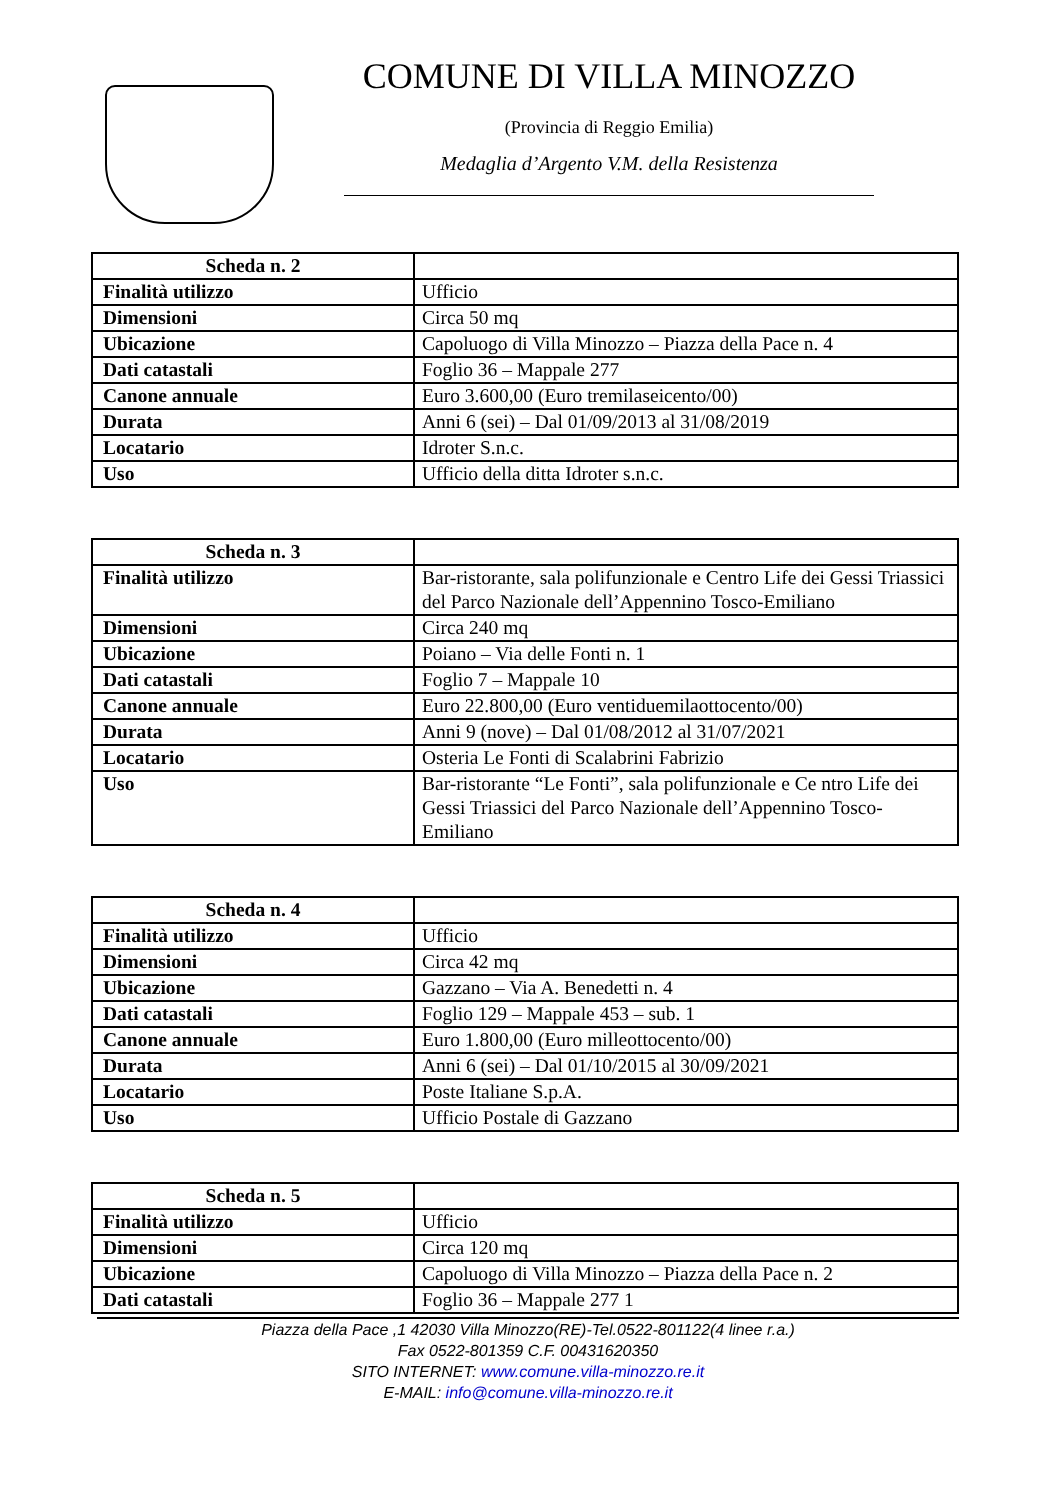COMUNE DI VILLA MINOZZO
(Provincia di Reggio Emilia)
Medaglia d’Argento V.M. della Resistenza
| Scheda n. 2 | |
| Finalità utilizzo | Ufficio |
| Dimensioni | Circa 50 mq |
| Ubicazione | Capoluogo di Villa Minozzo – Piazza della Pace n. 4 |
| Dati catastali | Foglio 36 – Mappale 277 |
| Canone annuale | Euro 3.600,00 (Euro tremilaseicento/00) |
| Durata | Anni 6 (sei) – Dal 01/09/2013 al 31/08/2019 |
| Locatario | Idroter S.n.c. |
| Uso | Ufficio della ditta Idroter s.n.c. |
| Scheda n. 3 | |
| Finalità utilizzo | Bar-ristorante, sala polifunzionale e Centro Life dei Gessi Triassici del Parco Nazionale dell’Appennino Tosco-Emiliano |
| Dimensioni | Circa 240 mq |
| Ubicazione | Poiano – Via delle Fonti n. 1 |
| Dati catastali | Foglio 7 – Mappale 10 |
| Canone annuale | Euro 22.800,00 (Euro ventiduemilaottocento/00) |
| Durata | Anni 9 (nove) – Dal 01/08/2012 al 31/07/2021 |
| Locatario | Osteria Le Fonti di Scalabrini Fabrizio |
| Uso | Bar-ristorante “Le Fonti”, sala polifunzionale e Ce ntro Life dei Gessi Triassici del Parco Nazionale dell’Appennino Tosco-Emiliano |
| Scheda n. 4 | |
| Finalità utilizzo | Ufficio |
| Dimensioni | Circa 42 mq |
| Ubicazione | Gazzano – Via A. Benedetti n. 4 |
| Dati catastali | Foglio 129 – Mappale 453 – sub. 1 |
| Canone annuale | Euro 1.800,00 (Euro milleottocento/00) |
| Durata | Anni 6 (sei) – Dal 01/10/2015 al 30/09/2021 |
| Locatario | Poste Italiane S.p.A. |
| Uso | Ufficio Postale di Gazzano |
| Scheda n. 5 | |
| Finalità utilizzo | Ufficio |
| Dimensioni | Circa 120 mq |
| Ubicazione | Capoluogo di Villa Minozzo – Piazza della Pace n. 2 |
| Dati catastali | Foglio 36 – Mappale 277 1 |
Piazza della Pace ,1 42030 Villa Minozzo(RE)-Tel.0522-801122(4 linee r.a.)
Fax 0522-801359 C.F. 00431620350
SITO INTERNET: www.comune.villa-minozzo.re.it
E-MAIL: info@comune.villa-minozzo.re.it